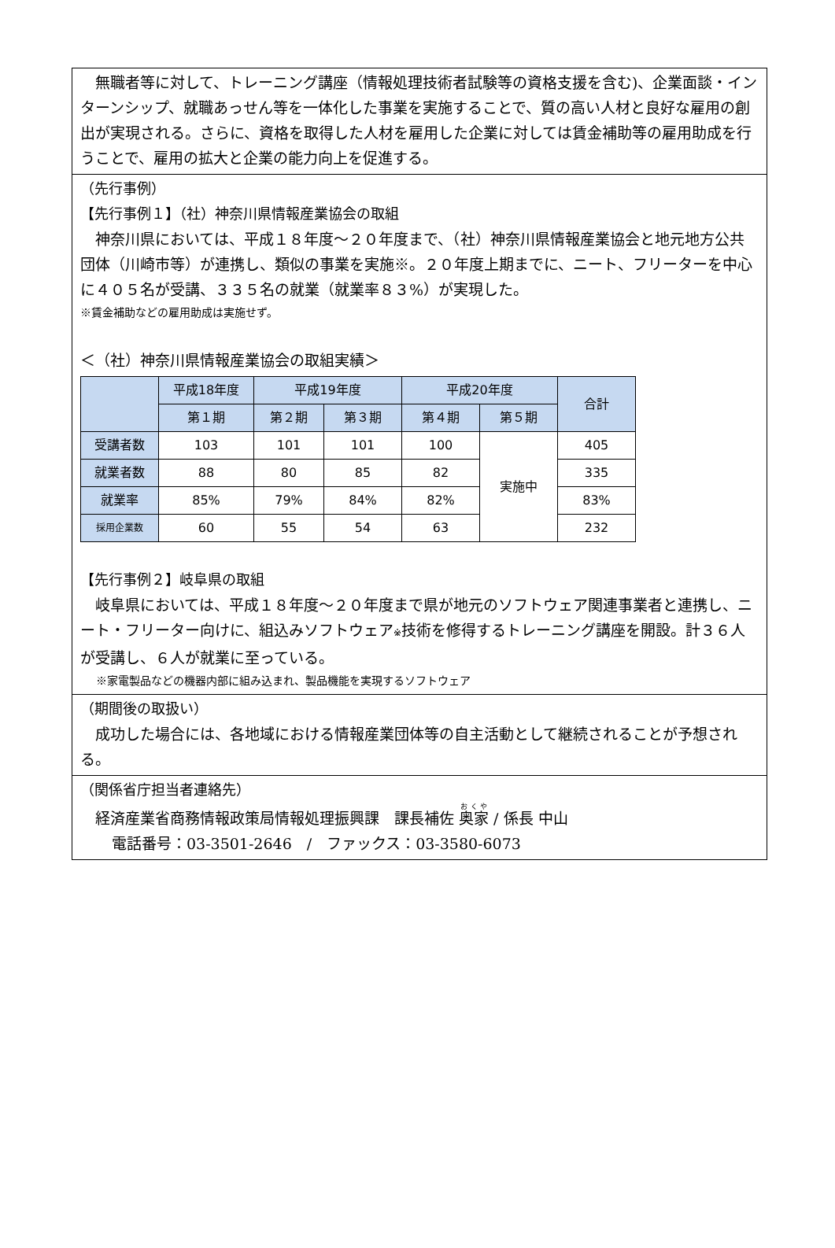無職者等に対して、トレーニング講座（情報処理技術者試験等の資格支援を含む)、企業面談・インターンシップ、就職あっせん等を一体化した事業を実施することで、質の高い人材と良好な雇用の創出が実現される。さらに、資格を取得した人材を雇用した企業に対しては賃金補助等の雇用助成を行うことで、雇用の拡大と企業の能力向上を促進する。
（先行事例）
【先行事例１】（社）神奈川県情報産業協会の取組
神奈川県においては、平成１８年度～２０年度まで、（社）神奈川県情報産業協会と地元地方公共団体（川崎市等）が連携し、類似の事業を実施※。２０年度上期までに、ニート、フリーターを中心に４０５名が受講、３３５名の就業（就業率８３%）が実現した。
※賃金補助などの雇用助成は実施せず。
＜（社）神奈川県情報産業協会の取組実績＞
| | 平成18年度 | 平成19年度 | | 平成20年度 | | 合計 |
| --- | --- | --- | --- | --- | --- | --- |
| | 第１期 | 第２期 | 第３期 | 第４期 | 第５期 | |
| 受講者数 | 103 | 101 | 101 | 100 | 実施中 | 405 |
| 就業者数 | 88 | 80 | 85 | 82 | | 335 |
| 就業率 | 85% | 79% | 84% | 82% | | 83% |
| 採用企業数 | 60 | 55 | 54 | 63 | | 232 |
【先行事例２】岐阜県の取組
岐阜県においては、平成１８年度～２０年度まで県が地元のソフトウェア関連事業者と連携し、ニート・フリーター向けに、組込みソフトウェア※技術を修得するトレーニング講座を開設。計３６人が受講し、６人が就業に至っている。
※家電製品などの機器内部に組み込まれ、製品機能を実現するソフトウェア
（期間後の取扱い）
成功した場合には、各地域における情報産業団体等の自主活動として継続されることが予想される。
（関係省庁担当者連絡先）
経済産業省商務情報政策局情報処理振興課　課長補佐 奥家 / 係長 中山
電話番号：03-3501-2646　/　ファックス：03-3580-6073